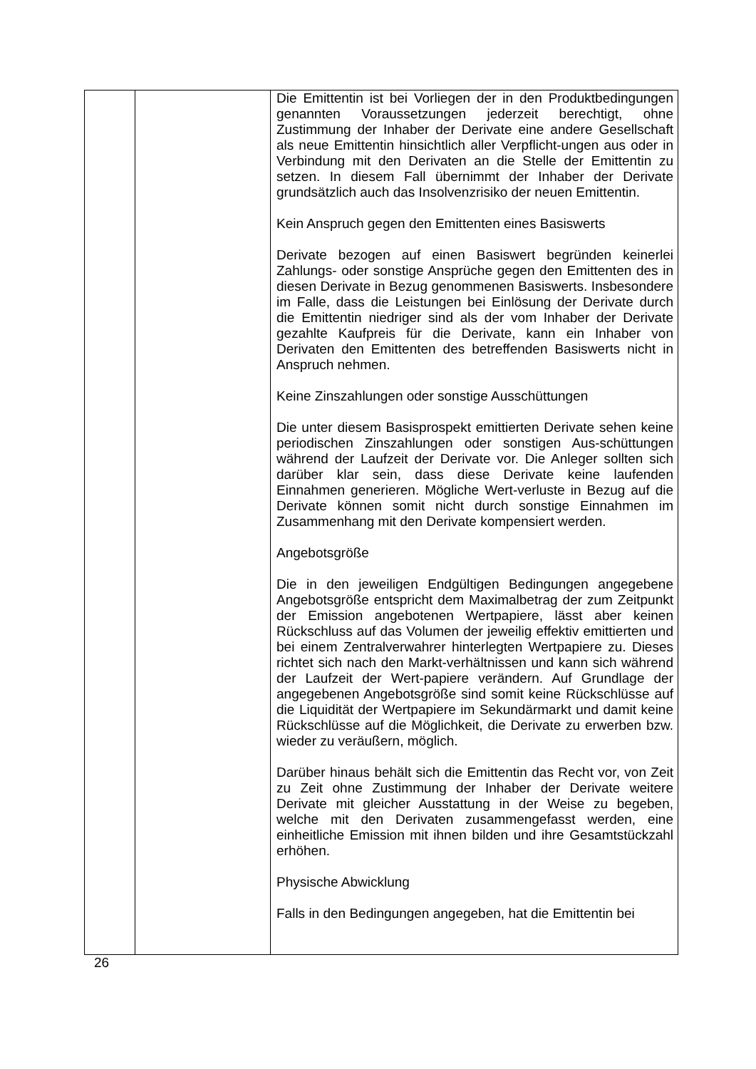| | | Die Emittentin ist bei Vorliegen der in den Produktbedingungen genannten Voraussetzungen jederzeit berechtigt, ohne Zustimmung der Inhaber der Derivate eine andere Gesellschaft als neue Emittentin hinsichtlich aller Verpflicht-ungen aus oder in Verbindung mit den Derivaten an die Stelle der Emittentin zu setzen. In diesem Fall übernimmt der Inhaber der Derivate grundsätzlich auch das Insolvenzrisiko der neuen Emittentin. Kein Anspruch gegen den Emittenten eines Basiswerts Derivate bezogen auf einen Basiswert begründen keinerlei Zahlungs- oder sonstige Ansprüche gegen den Emittenten des in diesen Derivate in Bezug genommenen Basiswerts. Insbesondere im Falle, dass die Leistungen bei Einlösung der Derivate durch die Emittentin niedriger sind als der vom Inhaber der Derivate gezahlte Kaufpreis für die Derivate, kann ein Inhaber von Derivaten den Emittenten des betreffenden Basiswerts nicht in Anspruch nehmen. Keine Zinszahlungen oder sonstige Ausschüttungen Die unter diesem Basisprospekt emittierten Derivate sehen keine periodischen Zinszahlungen oder sonstigen Aus-schüttungen während der Laufzeit der Derivate vor. Die Anleger sollten sich darüber klar sein, dass diese Derivate keine laufenden Einnahmen generieren. Mögliche Wert-verluste in Bezug auf die Derivate können somit nicht durch sonstige Einnahmen im Zusammenhang mit den Derivate kompensiert werden. Angebotsgröße Die in den jeweiligen Endgültigen Bedingungen angegebene Angebotsgröße entspricht dem Maximalbetrag der zum Zeitpunkt der Emission angebotenen Wertpapiere, lässt aber keinen Rückschluss auf das Volumen der jeweilig effektiv emittierten und bei einem Zentralverwahrer hinterlegten Wertpapiere zu. Dieses richtet sich nach den Markt-verhältnissen und kann sich während der Laufzeit der Wert-papiere verändern. Auf Grundlage der angegebenen Angebotsgröße sind somit keine Rückschlüsse auf die Liquidität der Wertpapiere im Sekundärmarkt und damit keine Rückschlüsse auf die Möglichkeit, die Derivate zu erwerben bzw. wieder zu veräußern, möglich. Darüber hinaus behält sich die Emittentin das Recht vor, von Zeit zu Zeit ohne Zustimmung der Inhaber der Derivate weitere Derivate mit gleicher Ausstattung in der Weise zu begeben, welche mit den Derivaten zusammengefasst werden, eine einheitliche Emission mit ihnen bilden und ihre Gesamtstückzahl erhöhen. Physische Abwicklung Falls in den Bedingungen angegeben, hat die Emittentin bei |
26